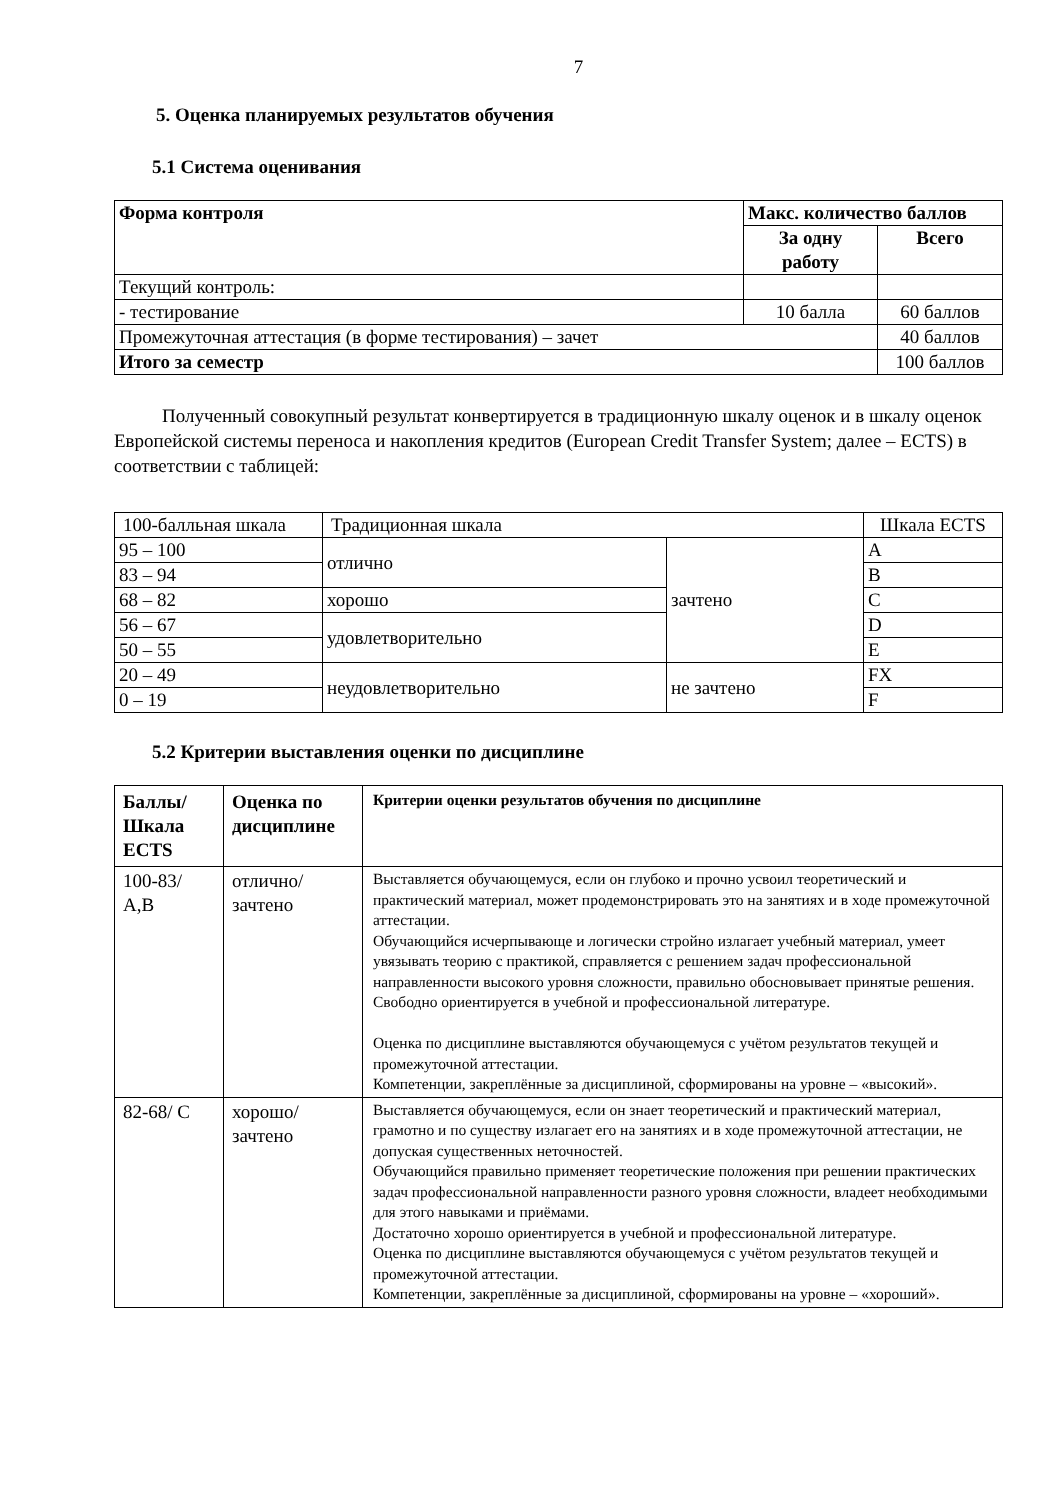7
5. Оценка планируемых результатов обучения
5.1 Система оценивания
| Форма контроля | Макс. количество баллов | |
| --- | --- | --- |
| | За одну работу | Всего |
| Текущий контроль: | | |
| - тестирование | 10 балла | 60 баллов |
| Промежуточная аттестация (в форме тестирования) – зачет | | 40 баллов |
| Итого за семестр | | 100 баллов |
Полученный совокупный результат конвертируется в традиционную шкалу оценок и в шкалу оценок Европейской системы переноса и накопления кредитов (European Credit Transfer System; далее – ECTS) в соответствии с таблицей:
| 100-балльная шкала | Традиционная шкала | | Шкала ECTS |
| 95 – 100 | отлично | зачтено | A |
| 83 – 94 | | | B |
| 68 – 82 | хорошо | | C |
| 56 – 67 | удовлетворительно | | D |
| 50 – 55 | | | E |
| 20 – 49 | неудовлетворительно | не зачтено | FX |
| 0 – 19 | | | F |
5.2 Критерии выставления оценки по дисциплине
| Баллы/ Шкала ECTS | Оценка по дисциплине | Критерии оценки результатов обучения по дисциплине |
| --- | --- | --- |
| 100-83/ A,B | отлично/ зачтено | Выставляется обучающемуся, если он глубоко и прочно усвоил теоретический и практический материал, может продемонстрировать это на занятиях и в ходе промежуточной аттестации. Обучающийся исчерпывающе и логически стройно излагает учебный материал, умеет увязывать теорию с практикой, справляется с решением задач профессиональной направленности высокого уровня сложности, правильно обосновывает принятые решения. Свободно ориентируется в учебной и профессиональной литературе. Оценка по дисциплине выставляются обучающемуся с учётом результатов текущей и промежуточной аттестации. Компетенции, закреплённые за дисциплиной, сформированы на уровне – «высокий». |
| 82-68/ C | хорошо/ зачтено | Выставляется обучающемуся, если он знает теоретический и практический материал, грамотно и по существу излагает его на занятиях и в ходе промежуточной аттестации, не допуская существенных неточностей. Обучающийся правильно применяет теоретические положения при решении практических задач профессиональной направленности разного уровня сложности, владеет необходимыми для этого навыками и приёмами. Достаточно хорошо ориентируется в учебной и профессиональной литературе. Оценка по дисциплине выставляются обучающемуся с учётом результатов текущей и промежуточной аттестации. Компетенции, закреплённые за дисциплиной, сформированы на уровне – «хороший». |